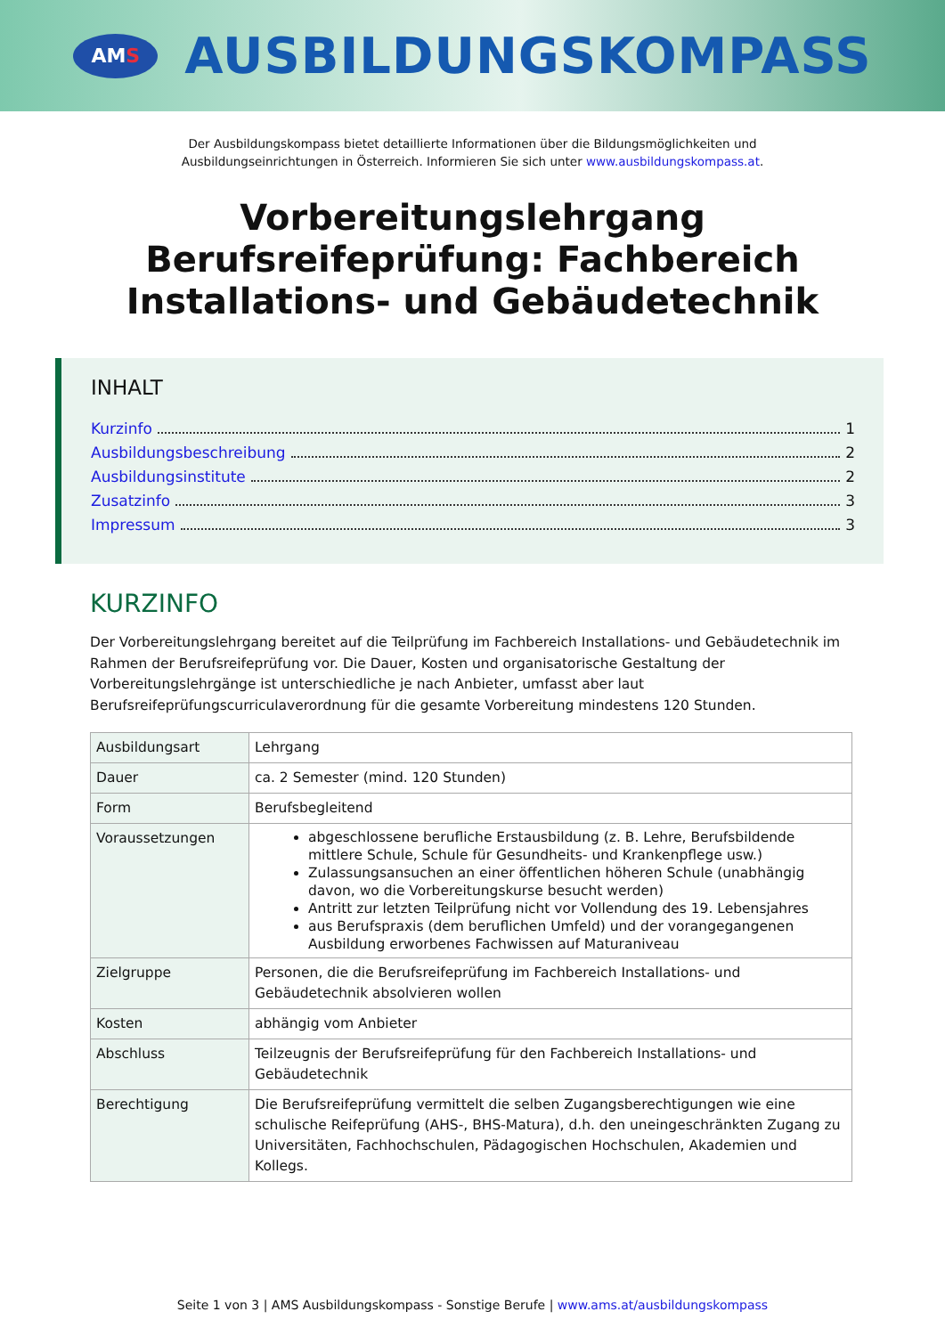AM S
AUSBILDUNGSKOMPASS
Der Ausbildungskompass bietet detaillierte Informationen über die Bildungsmöglichkeiten und
Ausbildungseinrichtungen in Österreich. Informieren Sie sich unter www.ausbildungskompass.at.
Vorbereitungslehrgang
Berufsreifeprüfung: Fachbereich
Installations- und Gebäudetechnik
INHALT
Kurzinfo 1
Ausbildungsbeschreibung 2
Ausbildungsinstitute 2
Zusatzinfo 3
Impressum 3
KURZINFO
Der Vorbereitungslehrgang bereitet auf die Teilprüfung im Fachbereich Installations- und Gebäudetechnik im Rahmen der Berufsreifeprüfung vor. Die Dauer, Kosten und organisatorische Gestaltung der Vorbereitungslehrgänge ist unterschiedliche je nach Anbieter, umfasst aber laut Berufsreifeprüfungscurriculaverordnung für die gesamte Vorbereitung mindestens 120 Stunden.
| Ausbildungsart | Lehrgang |
| Dauer | ca. 2 Semester (mind. 120 Stunden) |
| Form | Berufsbegleitend |
| Voraussetzungen | abgeschlossene berufliche Erstausbildung (z. B. Lehre, Berufsbildende mittlere Schule, Schule für Gesundheits- und Krankenpflege usw.) Zulassungsansuchen an einer öffentlichen höheren Schule (unabhängig davon, wo die Vorbereitungskurse besucht werden) Antritt zur letzten Teilprüfung nicht vor Vollendung des 19. Lebensjahres aus Berufspraxis (dem beruflichen Umfeld) und der vorangegangenen Ausbildung erworbenes Fachwissen auf Maturaniveau |
| Zielgruppe | Personen, die die Berufsreifeprüfung im Fachbereich Installations- und Gebäudetechnik absolvieren wollen |
| Kosten | abhängig vom Anbieter |
| Abschluss | Teilzeugnis der Berufsreifeprüfung für den Fachbereich Installations- und Gebäudetechnik |
| Berechtigung | Die Berufsreifeprüfung vermittelt die selben Zugangsberechtigungen wie eine schulische Reifeprüfung (AHS-, BHS-Matura), d.h. den uneingeschränkten Zugang zu Universitäten, Fachhochschulen, Pädagogischen Hochschulen, Akademien und Kollegs. |
Seite 1 von 3 | AMS Ausbildungskompass - Sonstige Berufe | www.ams.at/ausbildungskompass